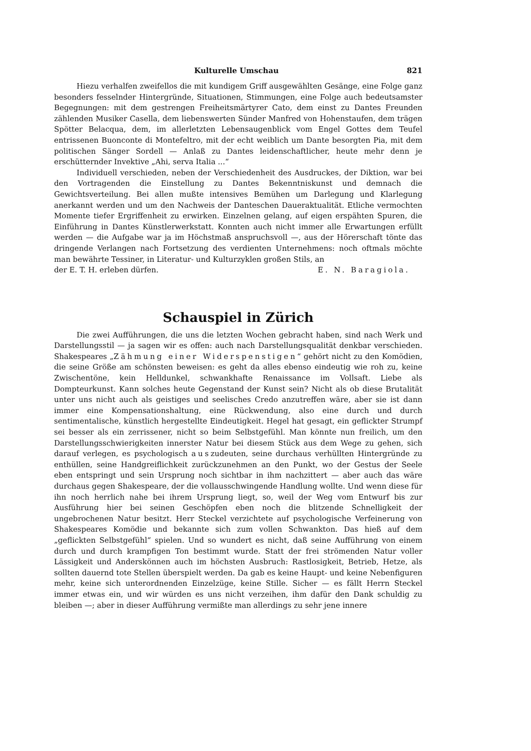Kulturelle Umschau 821
Hiezu verhalfen zweifellos die mit kundigem Griff ausgewählten Gesänge, eine Folge ganz besonders fesselnder Hintergründe, Situationen, Stimmungen, eine Folge auch bedeutsamster Begegnungen: mit dem gestrengen Freiheitsmärtyrer Cato, dem einst zu Dantes Freunden zählenden Musiker Casella, dem liebenswerten Sünder Manfred von Hohenstaufen, dem trägen Spötter Belacqua, dem, im allerletzten Lebensaugenblick vom Engel Gottes dem Teufel entrissenen Buonconte di Montefeltro, mit der echt weiblich um Dante besorgten Pia, mit dem politischen Sänger Sordell — Anlaß zu Dantes leidenschaftlicher, heute mehr denn je erschütternder Invektive „Ahi, serva Italia ...“
Individuell verschieden, neben der Verschiedenheit des Ausdruckes, der Diktion, war bei den Vortragenden die Einstellung zu Dantes Bekenntniskunst und demnach die Gewichtsverteilung. Bei allen mußte intensives Bemühen um Darlegung und Klarlegung anerkannt werden und um den Nachweis der Danteschen Daueraktualität. Etliche vermochten Momente tiefer Ergriffenheit zu erwirken. Einzelnen gelang, auf eigen erspähten Spuren, die Einführung in Dantes Künstlerwerkstatt. Konnten auch nicht immer alle Erwartungen erfüllt werden — die Aufgabe war ja im Höchstmaß anspruchsvoll —, aus der Hörerschaft tönte das dringende Verlangen nach Fortsetzung des verdienten Unternehmens: noch oftmals möchte man bewährte Tessiner, in Literatur- und Kulturzyklen großen Stils, an
der E. T. H. erleben dürfen. E. N. Baragiola.
Schauspiel in Zürich
Die zwei Aufführungen, die uns die letzten Wochen gebracht haben, sind nach Werk und Darstellungsstil — ja sagen wir es offen: auch nach Darstellungsqualität denkbar verschieden. Shakespeares „Zähmung einer Widerspenstigen“ gehört nicht zu den Komödien, die seine Größe am schönsten beweisen: es geht da alles ebenso eindeutig wie roh zu, keine Zwischentöne, kein Helldunkel, schwankhafte Renaissance im Vollsaft. Liebe als Dompteurkunst. Kann solches heute Gegenstand der Kunst sein? Nicht als ob diese Brutalität unter uns nicht auch als geistiges und seelisches Credo anzutreffen wäre, aber sie ist dann immer eine Kompensationshaltung, eine Rückwendung, also eine durch und durch sentimentalische, künstlich hergestellte Eindeutigkeit. Hegel hat gesagt, ein geflickter Strumpf sei besser als ein zerrissener, nicht so beim Selbstgefühl. Man könnte nun freilich, um den Darstellungsschwierigkeiten innerster Natur bei diesem Stück aus dem Wege zu gehen, sich darauf verlegen, es psychologisch auszudeuten, seine durchaus verhüllten Hintergründe zu enthüllen, seine Handgreiflichkeit zurückzunehmen an den Punkt, wo der Gestus der Seele eben entspringt und sein Ursprung noch sichtbar in ihm nachzittert — aber auch das wäre durchaus gegen Shakespeare, der die vollausschwingende Handlung wollte. Und wenn diese für ihn noch herrlich nahe bei ihrem Ursprung liegt, so, weil der Weg vom Entwurf bis zur Ausführung hier bei seinen Geschöpfen eben noch die blitzende Schnelligkeit der ungebrochenen Natur besitzt. Herr Steckel verzichtete auf psychologische Verfeinerung von Shakespeares Komödie und bekannte sich zum vollen Schwankton. Das hieß auf dem „geflickten Selbstgefühl“ spielen. Und so wundert es nicht, daß seine Aufführung von einem durch und durch krampfigen Ton bestimmt wurde. Statt der frei strömenden Natur voller Lässigkeit und Anderskönnen auch im höchsten Ausbruch: Rastlosigkeit, Betrieb, Hetze, als sollten dauernd tote Stellen überspielt werden. Da gab es keine Haupt- und keine Nebenfiguren mehr, keine sich unterordnenden Einzelzüge, keine Stille. Sicher — es fällt Herrn Steckel immer etwas ein, und wir würden es uns nicht verzeihen, ihm dafür den Dank schuldig zu bleiben —; aber in dieser Aufführung vermißte man allerdings zu sehr jene innere